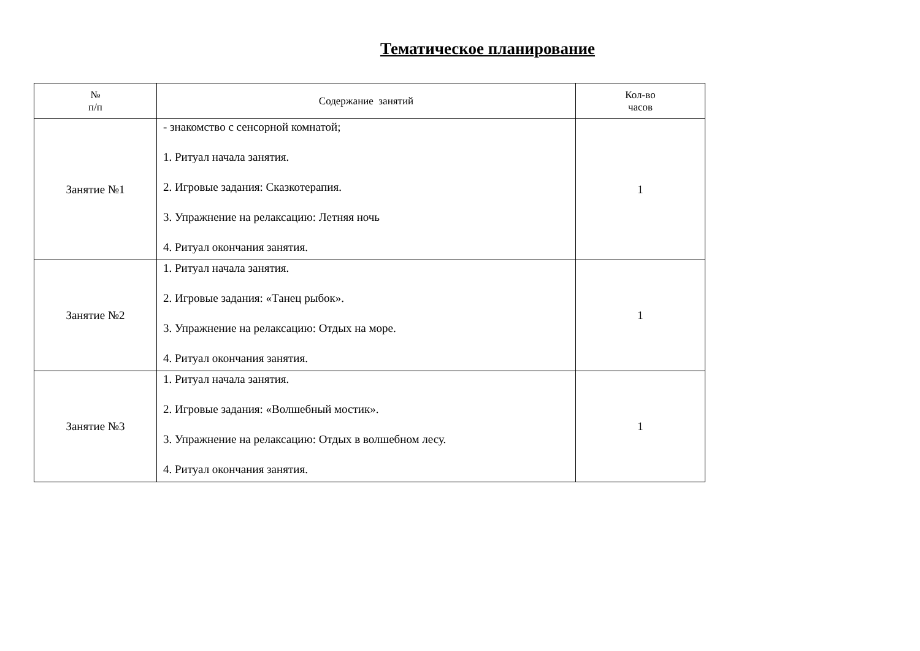Тематическое планирование
| № п/п | Содержание занятий | Кол-во часов |
| --- | --- | --- |
| Занятие №1 | - знакомство с сенсорной комнатой; 1. Ритуал начала занятия. 2. Игровые задания: Сказкотерапия. 3. Упражнение на релаксацию: Летняя ночь 4. Ритуал окончания занятия. | 1 |
| Занятие №2 | 1. Ритуал начала занятия. 2. Игровые задания: «Танец рыбок». 3. Упражнение на релаксацию: Отдых на море. 4. Ритуал окончания занятия. | 1 |
| Занятие №3 | 1. Ритуал начала занятия. 2. Игровые задания: «Волшебный мостик». 3. Упражнение на релаксацию: Отдых в волшебном лесу. 4. Ритуал окончания занятия. | 1 |